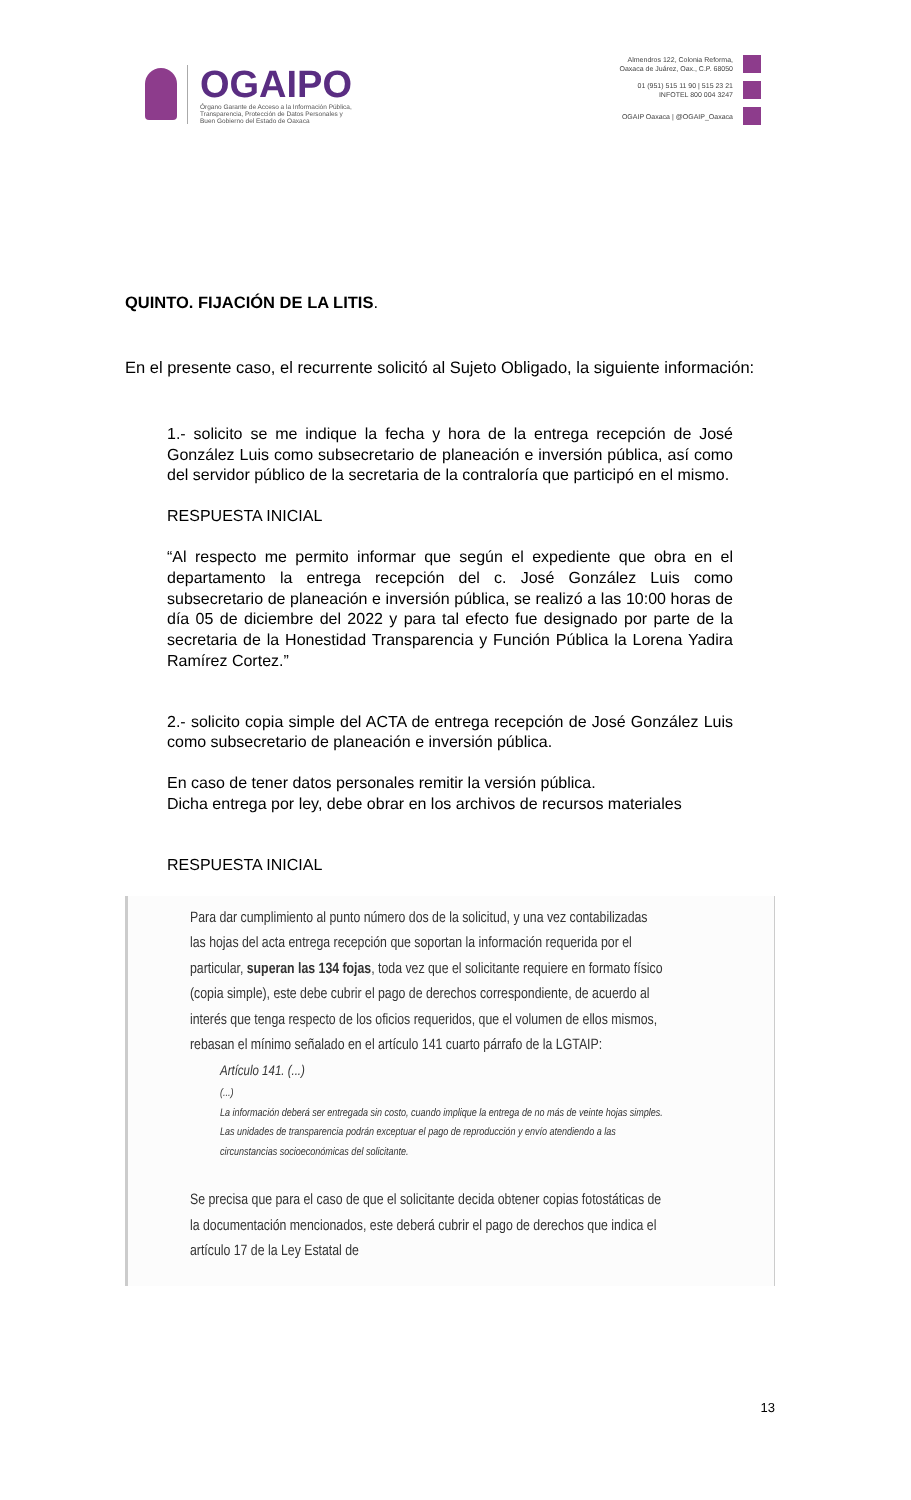OGAIPO
Órgano Garante de Acceso a la Información Pública,
Transparencia, Protección de Datos Personales y
Buen Gobierno del Estado de Oaxaca
Almendros 122, Colonia Reforma,
Oaxaca de Juárez, Oax., C.P. 68050
01 (951) 515 11 90 | 515 23 21
INFOTEL 800 004 3247
OGAIP Oaxaca | @OGAIP_Oaxaca
QUINTO. FIJACIÓN DE LA LITIS.
En el presente caso, el recurrente solicitó al Sujeto Obligado, la siguiente información:
1.- solicito se me indique la fecha y hora de la entrega recepción de José González Luis como subsecretario de planeación e inversión pública, así como del servidor público de la secretaria de la contraloría que participó en el mismo.
RESPUESTA INICIAL
“Al respecto me permito informar que según el expediente que obra en el departamento la entrega recepción del c. José González Luis como subsecretario de planeación e inversión pública, se realizó a las 10:00 horas de día 05 de diciembre del 2022 y para tal efecto fue designado por parte de la secretaria de la Honestidad Transparencia y Función Pública la Lorena Yadira Ramírez Cortez.”
2.- solicito copia simple del ACTA de entrega recepción de José González Luis como subsecretario de planeación e inversión pública.
En caso de tener datos personales remitir la versión pública.
Dicha entrega por ley, debe obrar en los archivos de recursos materiales
RESPUESTA INICIAL
Para dar cumplimiento al punto número dos de la solicitud, y una vez contabilizadas las hojas del acta entrega recepción que soportan la información requerida por el particular, superan las 134 fojas, toda vez que el solicitante requiere en formato físico (copia simple), este debe cubrir el pago de derechos correspondiente, de acuerdo al interés que tenga respecto de los oficios requeridos, que el volumen de ellos mismos, rebasan el mínimo señalado en el artículo 141 cuarto párrafo de la LGTAIP:
Artículo 141. (...)
(...)
La información deberá ser entregada sin costo, cuando implique la entrega de no más de veinte hojas simples. Las unidades de transparencia podrán exceptuar el pago de reproducción y envío atendiendo a las circunstancias socioeconómicas del solicitante.
Se precisa que para el caso de que el solicitante decida obtener copias fotostáticas de la documentación mencionados, este deberá cubrir el pago de derechos que indica el artículo 17 de la Ley Estatal de
13